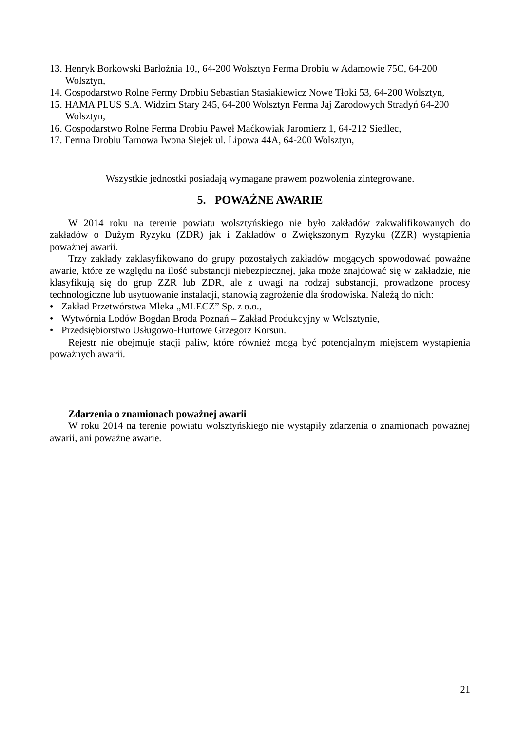13. Henryk Borkowski Barłożnia 10,, 64-200 Wolsztyn Ferma Drobiu w Adamowie 75C, 64-200 Wolsztyn,
14. Gospodarstwo Rolne Fermy Drobiu Sebastian Stasiakiewicz Nowe Tłoki 53, 64-200 Wolsztyn,
15. HAMA PLUS S.A. Widzim Stary 245, 64-200 Wolsztyn Ferma Jaj Zarodowych Stradyń 64-200 Wolsztyn,
16. Gospodarstwo Rolne Ferma Drobiu Paweł Maćkowiak Jaromierz 1, 64-212 Siedlec,
17. Ferma Drobiu Tarnowa Iwona Siejek ul. Lipowa 44A, 64-200 Wolsztyn,
Wszystkie jednostki posiadają wymagane prawem pozwolenia zintegrowane.
5. POWAŻNE AWARIE
W 2014 roku na terenie powiatu wolsztyńskiego nie było zakładów zakwalifikowanych do zakładów o Dużym Ryzyku (ZDR) jak i Zakładów o Zwiększonym Ryzyku (ZZR) wystąpienia poważnej awarii.
Trzy zakłady zaklasyfikowano do grupy pozostałych zakładów mogących spowodować poważne awarie, które ze względu na ilość substancji niebezpiecznej, jaka może znajdować się w zakładzie, nie klasyfikują się do grup ZZR lub ZDR, ale z uwagi na rodzaj substancji, prowadzone procesy technologiczne lub usytuowanie instalacji, stanowią zagrożenie dla środowiska. Należą do nich:
• Zakład Przetwórstwa Mleka „MLECZ” Sp. z o.o.,
• Wytwórnia Lodów Bogdan Broda Poznań – Zakład Produkcyjny w Wolsztynie,
• Przedsiębiorstwo Usługowo-Hurtowe Grzegorz Korsun.
Rejestr nie obejmuje stacji paliw, które również mogą być potencjalnym miejscem wystąpienia poważnych awarii.
Zdarzenia o znamionach poważnej awarii
W roku 2014 na terenie powiatu wolsztyńskiego nie wystąpiły zdarzenia o znamionach poważnej awarii, ani poważne awarie.
21